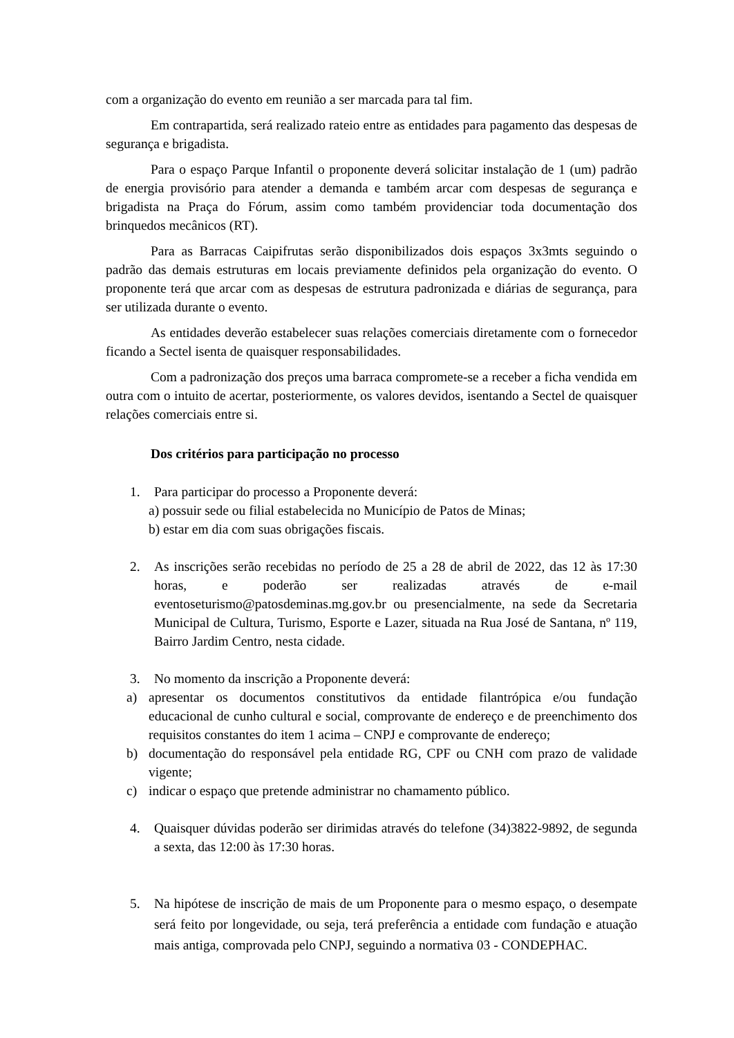com a organização do evento em reunião a ser marcada para tal fim.
Em contrapartida, será realizado rateio entre as entidades para pagamento das despesas de segurança e brigadista.
Para o espaço Parque Infantil o proponente deverá solicitar instalação de 1 (um) padrão de energia provisório para atender a demanda e também arcar com despesas de segurança e brigadista na Praça do Fórum, assim como também providenciar toda documentação dos brinquedos mecânicos (RT).
Para as Barracas Caipifrutas serão disponibilizados dois espaços 3x3mts seguindo o padrão das demais estruturas em locais previamente definidos pela organização do evento. O proponente terá que arcar com as despesas de estrutura padronizada e diárias de segurança, para ser utilizada durante o evento.
As entidades deverão estabelecer suas relações comerciais diretamente com o fornecedor ficando a Sectel isenta de quaisquer responsabilidades.
Com a padronização dos preços uma barraca compromete-se a receber a ficha vendida em outra com o intuito de acertar, posteriormente, os valores devidos, isentando a Sectel de quaisquer relações comerciais entre si.
Dos critérios para participação no processo
1. Para participar do processo a Proponente deverá:
a) possuir sede ou filial estabelecida no Município de Patos de Minas;
b) estar em dia com suas obrigações fiscais.
2. As inscrições serão recebidas no período de 25 a 28 de abril de 2022, das 12 às 17:30 horas, e poderão ser realizadas através de e-mail eventoseturismo@patosdeminas.mg.gov.br ou presencialmente, na sede da Secretaria Municipal de Cultura, Turismo, Esporte e Lazer, situada na Rua José de Santana, nº 119, Bairro Jardim Centro, nesta cidade.
3. No momento da inscrição a Proponente deverá:
a) apresentar os documentos constitutivos da entidade filantrópica e/ou fundação educacional de cunho cultural e social, comprovante de endereço e de preenchimento dos requisitos constantes do item 1 acima – CNPJ e comprovante de endereço;
b) documentação do responsável pela entidade RG, CPF ou CNH com prazo de validade vigente;
c) indicar o espaço que pretende administrar no chamamento público.
4. Quaisquer dúvidas poderão ser dirimidas através do telefone (34)3822-9892, de segunda a sexta, das 12:00 às 17:30 horas.
5. Na hipótese de inscrição de mais de um Proponente para o mesmo espaço, o desempate será feito por longevidade, ou seja, terá preferência a entidade com fundação e atuação mais antiga, comprovada pelo CNPJ, seguindo a normativa 03 - CONDEPHAC.